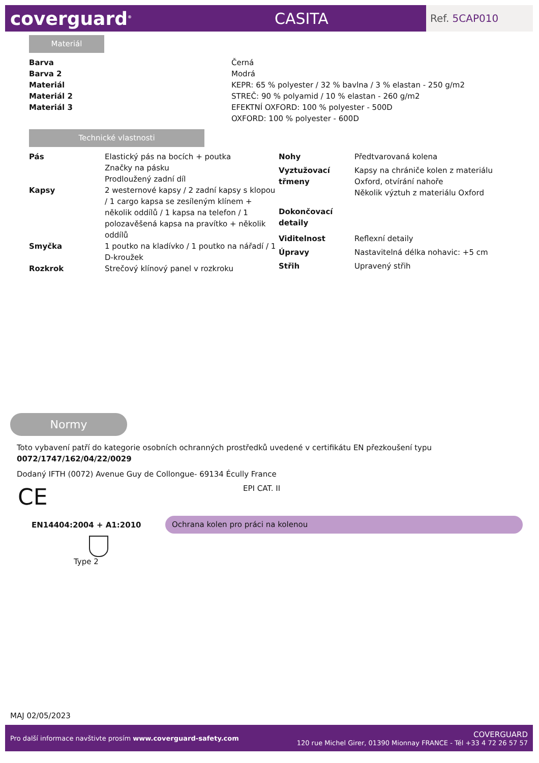coverguard<sup>®</sup>
CASITA
Ref. 5CAP010
Materiál
| Barva | Černá |
| Barva 2 | Modrá |
| Materiál | KEPR: 65 % polyester / 32 % bavlna / 3 % elastan - 250 g/m2 |
| Materiál 2 | STREČ: 90 % polyamid / 10 % elastan - 260 g/m2 |
| Materiál 3 | EFEKTNÍ OXFORD: 100 % polyester - 500D OXFORD: 100 % polyester - 600D |
Technické vlastnosti
| Pás | Elastický pás na bocích + poutka Značky na pásku Prodloužený zadní díl |
| Kapsy | 2 westernové kapsy / 2 zadní kapsy s klopou / 1 cargo kapsa se zesíleným klínem + několik oddílů / 1 kapsa na telefon / 1 polozavěšená kapsa na pravítko + několik oddílů |
| Smyčka | 1 poutko na kladívko / 1 poutko na nářadí / 1 D-kroužek |
| Rozkrok | Strečový klínový panel v rozkroku |
| Nohy | Předtvarovaná kolena |
| Vyztužovací třmeny | Kapsy na chrániče kolen z materiálu Oxford, otvírání nahoře Několik výztuh z materiálu Oxford |
| Dokončovací detaily | |
| Viditelnost | Reflexní detaily |
| Úpravy | Nastavitelná délka nohavic: +5 cm |
| Střih | Upravený střih |
Normy
Toto vybavení patří do kategorie osobních ochranných prostředků uvedené v certifikátu EN přezkoušení typu 0072/1747/162/04/22/0029
Dodaný IFTH (0072) Avenue Guy de Collongue- 69134 Écully France
CE
EPI CAT. II
EN14404:2004 + A1:2010
Ochrana kolen pro práci na kolenou
Type 2
MAJ 02/05/2023
Pro další informace navštivte prosím www.coverguard-safety.com
COVERGUARD
120 rue Michel Girer, 01390 Mionnay FRANCE - Tél +33 4 72 26 57 57